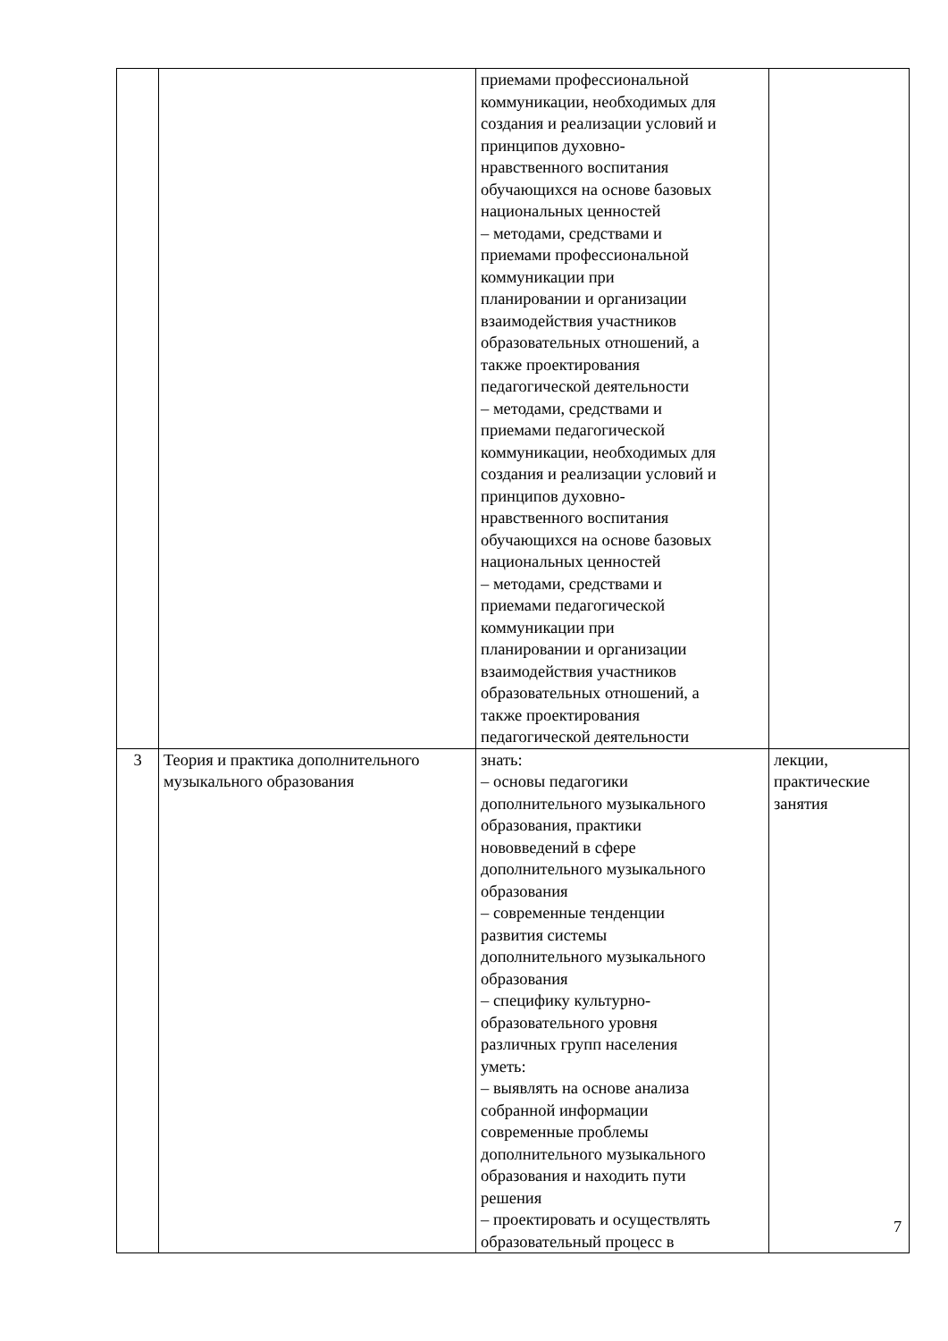| | | приемами профессиональной коммуникации, необходимых для создания и реализации условий и принципов духовно- нравственного воспитания обучающихся на основе базовых национальных ценностей – методами, средствами и приемами профессиональной коммуникации при планировании и организации взаимодействия участников образовательных отношений, а также проектирования педагогической деятельности – методами, средствами и приемами педагогической коммуникации, необходимых для создания и реализации условий и принципов духовно- нравственного воспитания обучающихся на основе базовых национальных ценностей – методами, средствами и приемами педагогической коммуникации при планировании и организации взаимодействия участников образовательных отношений, а также проектирования педагогической деятельности | |
| 3 | Теория и практика дополнительного музыкального образования | знать: – основы педагогики дополнительного музыкального образования, практики нововведений в сфере дополнительного музыкального образования – современные тенденции развития системы дополнительного музыкального образования – специфику культурно- образовательного уровня различных групп населения уметь: – выявлять на основе анализа собранной информации современные проблемы дополнительного музыкального образования и находить пути решения – проектировать и осуществлять образовательный процесс в | лекции, практические занятия |
7